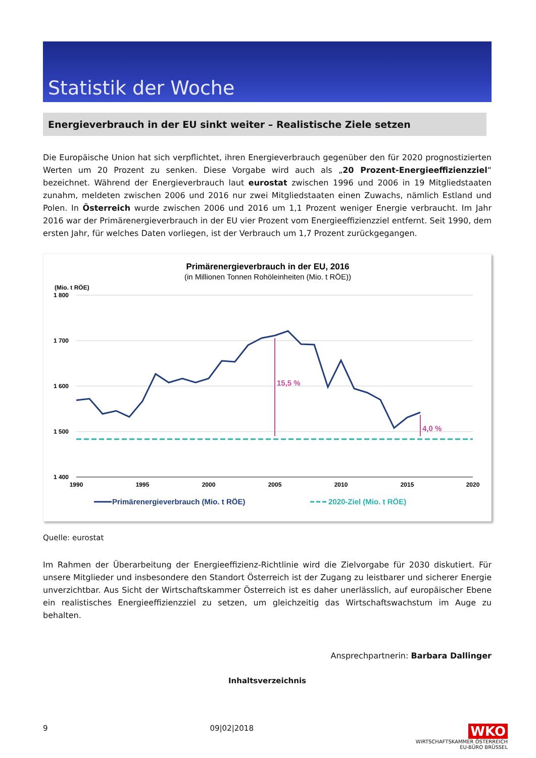Statistik der Woche
Energieverbrauch in der EU sinkt weiter – Realistische Ziele setzen
Die Europäische Union hat sich verpflichtet, ihren Energieverbrauch gegenüber den für 2020 prognostizierten Werten um 20 Prozent zu senken. Diese Vorgabe wird auch als „20 Prozent-Energieeffizienzziel“ bezeichnet. Während der Energieverbrauch laut eurostat zwischen 1996 und 2006 in 19 Mitgliedstaaten zunahm, meldeten zwischen 2006 und 2016 nur zwei Mitgliedstaaten einen Zuwachs, nämlich Estland und Polen. In Österreich wurde zwischen 2006 und 2016 um 1,1 Prozent weniger Energie verbraucht. Im Jahr 2016 war der Primärenergieverbrauch in der EU vier Prozent vom Energieeffizienzziel entfernt. Seit 1990, dem ersten Jahr, für welches Daten vorliegen, ist der Verbrauch um 1,7 Prozent zurückgegangen.
Primärenergieverbrauch in der EU, 2016
(in Millionen Tonnen Rohöleinheiten (Mio. t RÖE))
(Mio. t RÖE)
1 800
1 700
1 600
1 500
1 400
1990
1995
2000
2005
2010
2015
2020
15,5 %
4,0 %
Primärenergieverbrauch (Mio. t RÖE)
2020-Ziel (Mio. t RÖE)
Quelle: eurostat
Im Rahmen der Überarbeitung der Energieeffizienz-Richtlinie wird die Zielvorgabe für 2030 diskutiert. Für unsere Mitglieder und insbesondere den Standort Österreich ist der Zugang zu leistbarer und sicherer Energie unverzichtbar. Aus Sicht der Wirtschaftskammer Österreich ist es daher unerlässlich, auf europäischer Ebene ein realistisches Energieeffizienzziel zu setzen, um gleichzeitig das Wirtschaftswachstum im Auge zu behalten.
Ansprechpartnerin: Barbara Dallinger
Inhaltsverzeichnis
9 09|02|2018 WKO
WIRTSCHAFTSKAMMER ÖSTERREICH
EU-BÜRO BRÜSSEL